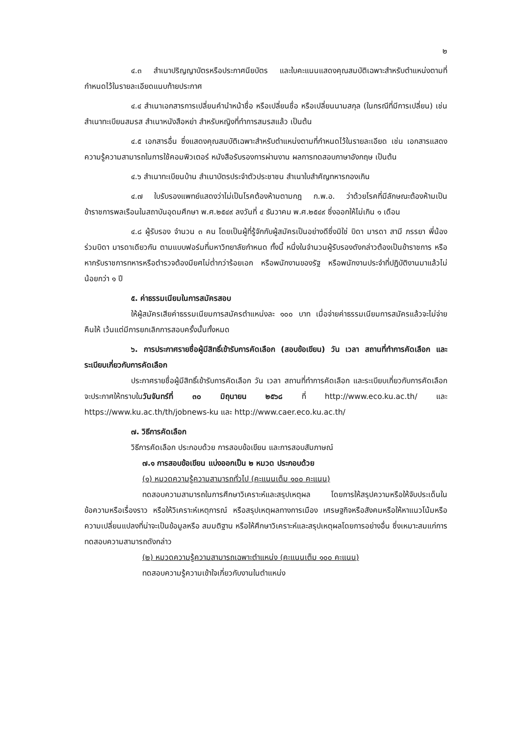๒
๔.๓ สำเนาปริญญาบัตรหรือประกาศนียบัตร และใบคะแนนแสดงคุณสมบัติเฉพาะสำหรับตำแหน่งตามที่กำหนดไว้ในรายละเอียดแนบท้ายประกาศ
๔.๔ สำเนาเอกสารการเปลี่ยนคำนำหน้าชื่อ หรือเปลี่ยนชื่อ หรือเปลี่ยนนามสกุล (ในกรณีที่มีการเปลี่ยน) เช่น สำเนาทะเบียนสมรส สำเนาหนังสือหย่า สำหรับหญิงที่ทำการสมรสแล้ว เป็นต้น
๔.๕ เอกสารอื่น ซึ่งแสดงคุณสมบัติเฉพาะสำหรับตำแหน่งตามที่กำหนดไว้ในรายละเอียด เช่น เอกสารแสดงความรู้ความสามารถในการใช้คอมพิวเตอร์ หนังสือรับรองการผ่านงาน ผลการทดสอบภาษาอังกฤษ เป็นต้น
๔.๖ สำเนาทะเบียนบ้าน สำเนาบัตรประจำตัวประชาชน สำเนาใบสำคัญทหารกองเกิน
๔.๗ ใบรับรองแพทย์แสดงว่าไม่เป็นโรคต้องห้ามตามกฎ ก.พ.อ. ว่าด้วยโรคที่มีลักษณะต้องห้ามเป็นข้าราชการพลเรือนในสถาบันอุดมศึกษา พ.ศ.๒๕๔๙ ลงวันที่ ๔ ธันวาคม พ.ศ.๒๕๔๙ ซึ่งออกให้ไม่เกิน ๑ เดือน
๔.๘ ผู้รับรอง จำนวน ๓ คน โดยเป็นผู้ที่รู้จักกับผู้สมัครเป็นอย่างดีซึ่งมิใช่ บิดา มารดา สามี ภรรยา พี่น้องร่วมบิดา มารดาเดียวกัน ตามแบบฟอร์มที่มหาวิทยาลัยกำหนด ทั้งนี้ หนึ่งในจำนวนผู้รับรองดังกล่าวต้องเป็นข้าราชการ หรือหากรับราชการทหารหรือตำรวจต้องมียศไม่ต่ำกว่าร้อยเอก หรือพนักงานของรัฐ หรือพนักงานประจำที่ปฏิบัติงานมาแล้วไม่น้อยกว่า ๑ ปี
๕. ค่าธรรมเนียมในการสมัครสอบ
ให้ผู้สมัครเสียค่าธรรมเนียมการสมัครตำแหน่งละ ๑๐๐ บาท เมื่อจ่ายค่าธรรมเนียมการสมัครแล้วจะไม่จ่ายคืนให้ เว้นแต่มีการยกเลิกการสอบครั้งนั้นทั้งหมด
๖. การประกาศรายชื่อผู้มีสิทธิ์เข้ารับการคัดเลือก (สอบข้อเขียน) วัน เวลา สถานที่ทำการคัดเลือก และระเบียบเกี่ยวกับการคัดเลือก
ประกาศรายชื่อผู้มีสิทธิ์เข้ารับการคัดเลือก วัน เวลา สถานที่ทำการคัดเลือก และระเบียบเกี่ยวกับการคัดเลือก จะประกาศให้ทราบในวันจันทร์ที่ ๓๐ มิถุนายน ๒๕๖๘ ที่ http://www.eco.ku.ac.th/ และ https://www.ku.ac.th/th/jobnews-ku และ http://www.caer.eco.ku.ac.th/
๗. วิธีการคัดเลือก
วิธีการคัดเลือก ประกอบด้วย การสอบข้อเขียน และการสอบสัมภาษณ์
๗.๑ การสอบข้อเขียน แบ่งออกเป็น ๒ หมวด ประกอบด้วย
(๑) หมวดความรู้ความสามารถทั่วไป (คะแนนเต็ม ๑๐๐ คะแนน)
ทดสอบความสามารถในการศึกษาวิเคราะห์และสรุปเหตุผล โดยการให้สรุปความหรือให้จับประเด็นในข้อความหรือเรื่องราว หรือให้วิเคราะห์เหตุการณ์ หรือสรุปเหตุผลทางการเมือง เศรษฐกิจหรือสังคมหรือให้หาแนวโน้มหรือความเปลี่ยนแปลงที่น่าจะเป็นข้อมูลหรือ สมมติฐาน หรือให้ศึกษาวิเคราะห์และสรุปเหตุผลโดยการอย่างอื่น ซึ่งเหมาะสมแก่การทดสอบความสามารถดังกล่าว
(๒) หมวดความรู้ความสามารถเฉพาะตำแหน่ง (คะแนนเต็ม ๑๐๐ คะแนน)
ทดสอบความรู้ความเข้าใจเกี่ยวกับงานในตำแหน่ง